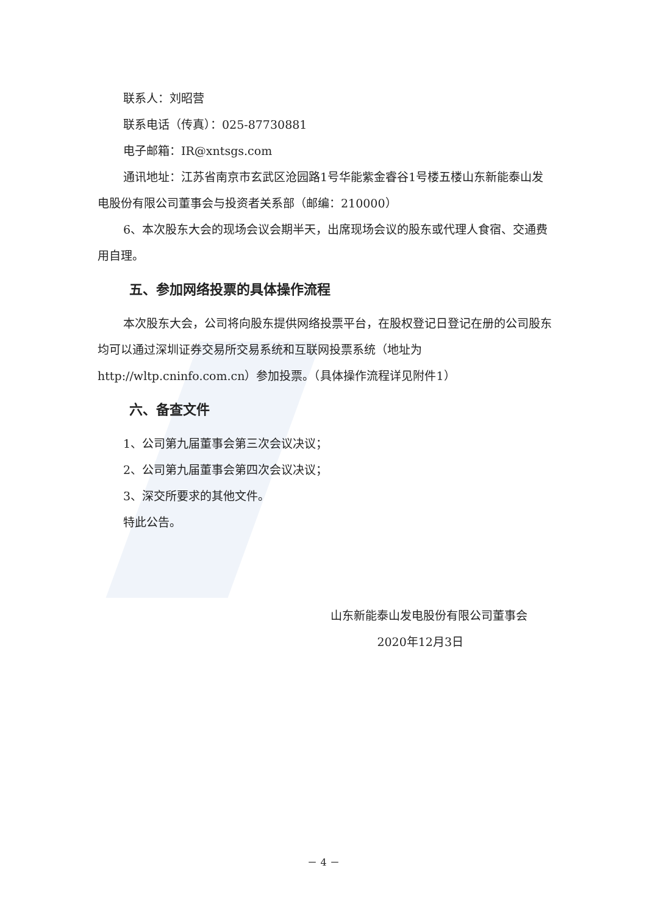联系人：刘昭营
联系电话（传真）：025-87730881
电子邮箱：IR@xntsgs.com
通讯地址：江苏省南京市玄武区沧园路1号华能紫金睿谷1号楼五楼山东新能泰山发电股份有限公司董事会与投资者关系部（邮编：210000）
6、本次股东大会的现场会议会期半天，出席现场会议的股东或代理人食宿、交通费用自理。
五、参加网络投票的具体操作流程
本次股东大会，公司将向股东提供网络投票平台，在股权登记日登记在册的公司股东均可以通过深圳证券交易所交易系统和互联网投票系统（地址为http://wltp.cninfo.com.cn）参加投票。（具体操作流程详见附件1）
六、备查文件
1、公司第九届董事会第三次会议决议；
2、公司第九届董事会第四次会议决议；
3、深交所要求的其他文件。
特此公告。
山东新能泰山发电股份有限公司董事会
2020年12月3日
－ 4 －